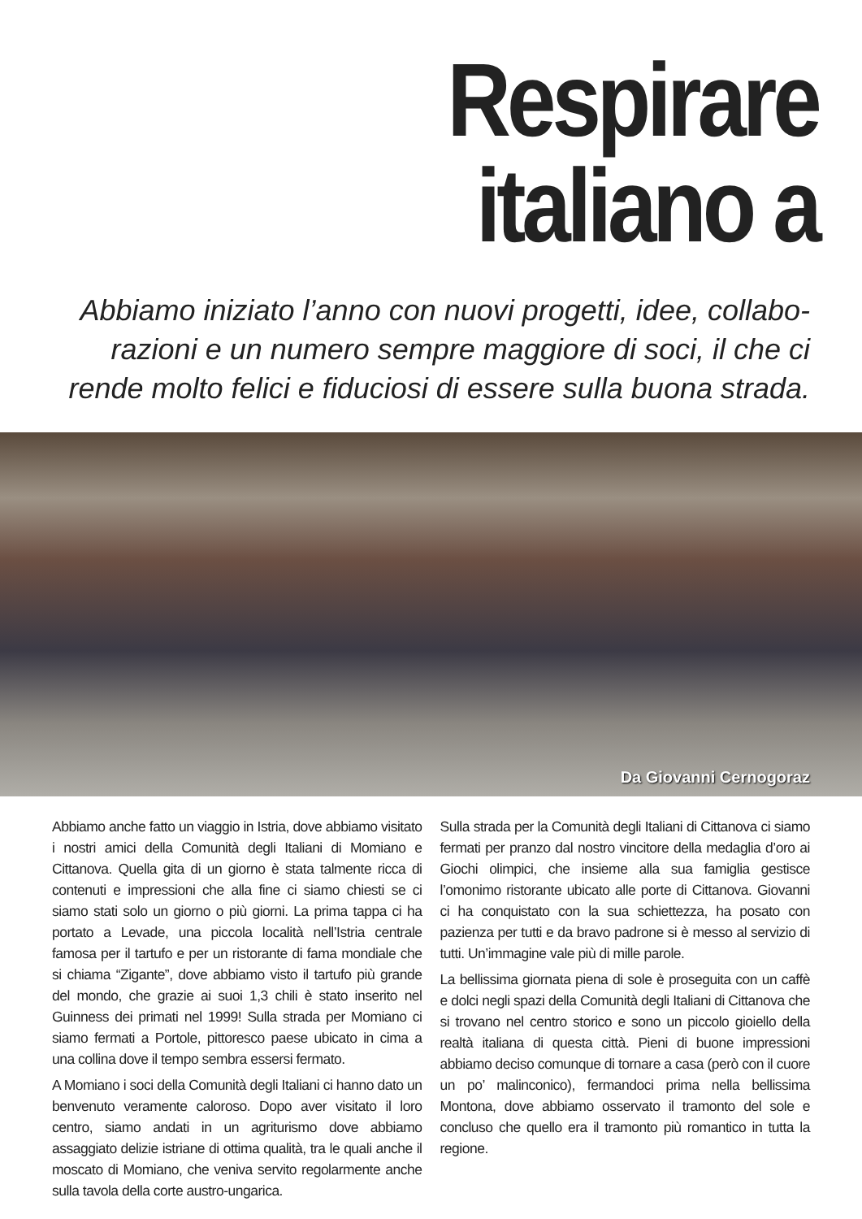Respirare
italiano a
Abbiamo iniziato l’anno con nuovi progetti, idee, collabo-razioni e un numero sempre maggiore di soci, il che ci rende molto felici e fiduciosi di essere sulla buona strada.
Da Giovanni Cernogoraz
Abbiamo anche fatto un viaggio in Istria, dove abbiamo visitato i nostri amici della Comunità degli Italiani di Momiano e Cittanova. Quella gita di un giorno è stata talmente ricca di contenuti e impressioni che alla fine ci siamo chiesti se ci siamo stati solo un giorno o più giorni. La prima tappa ci ha portato a Levade, una piccola località nell’Istria centrale famosa per il tartufo e per un ristorante di fama mondiale che si chiama “Zigante”, dove abbiamo visto il tartufo più grande del mondo, che grazie ai suoi 1,3 chili è stato inserito nel Guinness dei primati nel 1999! Sulla strada per Momiano ci siamo fermati a Portole, pittoresco paese ubicato in cima a una collina dove il tempo sembra essersi fermato.
A Momiano i soci della Comunità degli Italiani ci hanno dato un benvenuto veramente caloroso. Dopo aver visitato il loro centro, siamo andati in un agriturismo dove abbiamo assaggiato delizie istriane di ottima qualità, tra le quali anche il moscato di Momiano, che veniva servito regolarmente anche sulla tavola della corte austro-ungarica.
Sulla strada per la Comunità degli Italiani di Cittanova ci siamo fermati per pranzo dal nostro vincitore della medaglia d’oro ai Giochi olimpici, che insieme alla sua famiglia gestisce l’omonimo ristorante ubicato alle porte di Cittanova. Giovanni ci ha conquistato con la sua schiettezza, ha posato con pazienza per tutti e da bravo padrone si è messo al servizio di tutti. Un’immagine vale più di mille parole.
La bellissima giornata piena di sole è proseguita con un caffè e dolci negli spazi della Comunità degli Italiani di Cittanova che si trovano nel centro storico e sono un piccolo gioiello della realtà italiana di questa città. Pieni di buone impressioni abbiamo deciso comunque di tornare a casa (però con il cuore un po’ malinconico), fermandoci prima nella bellissima Montona, dove abbiamo osservato il tramonto del sole e concluso che quello era il tramonto più romantico in tutta la regione.